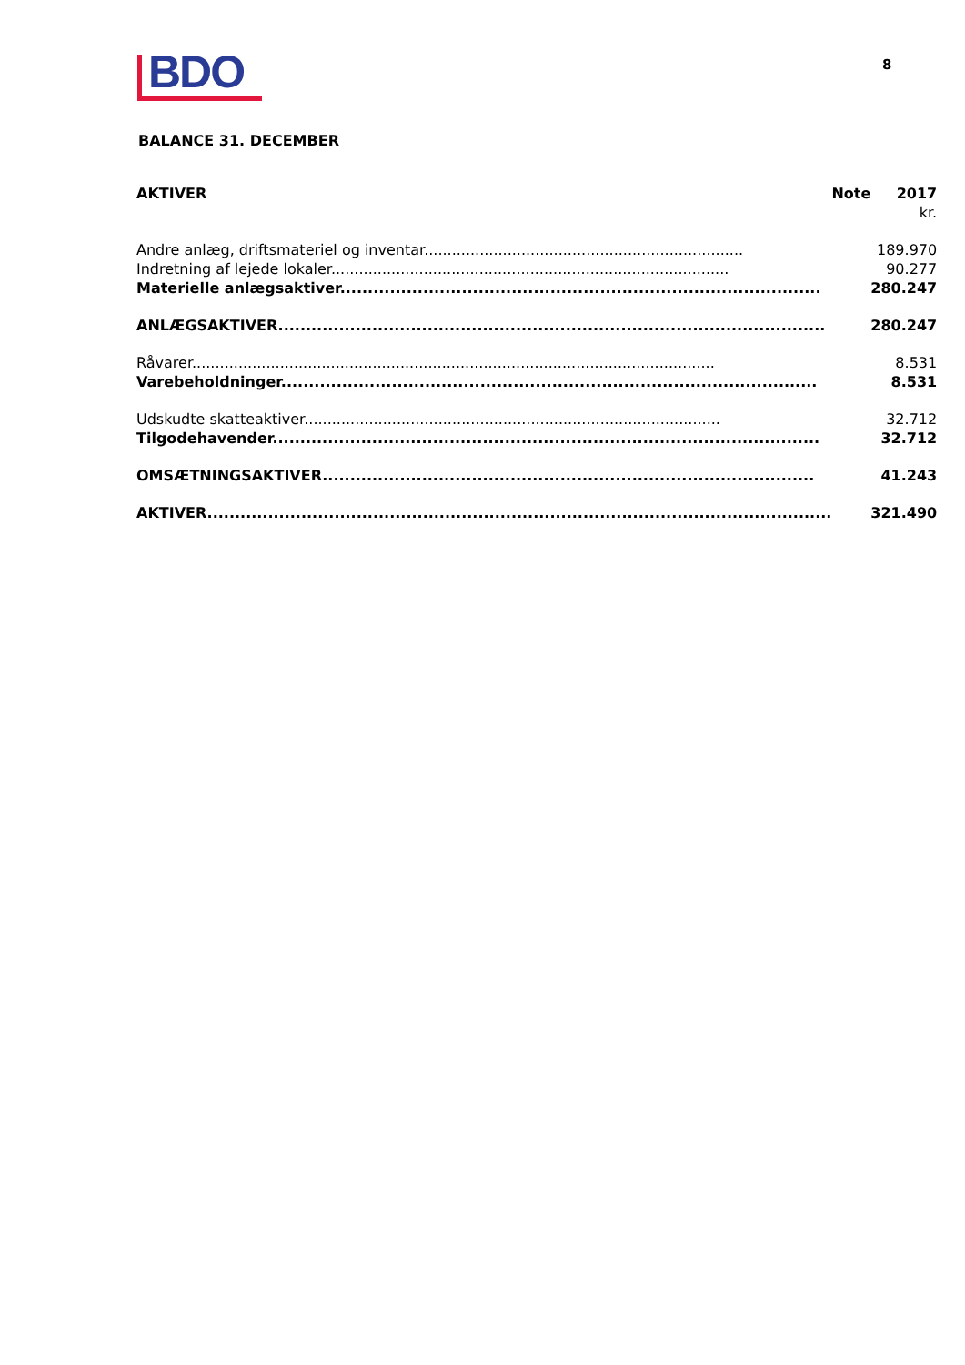BDO 8
BALANCE 31. DECEMBER
| AKTIVER | Note | 2017 |
| --- | --- | --- |
| | | kr. |
| Andre anlæg, driftsmateriel og inventar..................................................................... | | 189.970 |
| Indretning af lejede lokaler...................................................................................... | | 90.277 |
| Materielle anlægsaktiver....................................................................................... | | 280.247 |
| ANLÆGSAKTIVER................................................................................................... | | 280.247 |
| Råvarer................................................................................................................. | | 8.531 |
| Varebeholdninger................................................................................................. | | 8.531 |
| Udskudte skatteaktiver.......................................................................................... | | 32.712 |
| Tilgodehavender................................................................................................... | | 32.712 |
| OMSÆTNINGSAKTIVER......................................................................................... | | 41.243 |
| AKTIVER................................................................................................................. | | 321.490 |